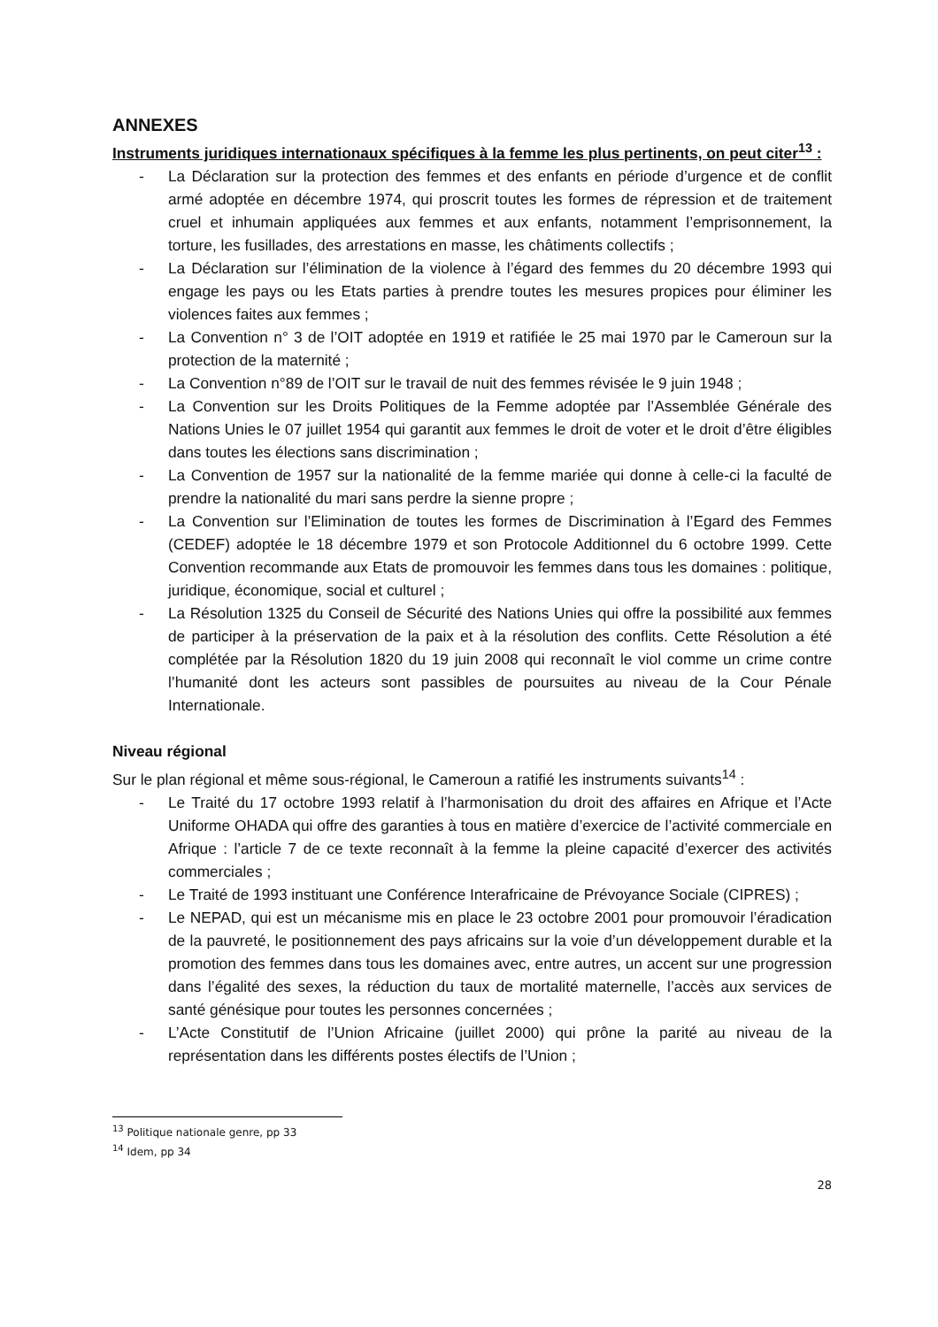ANNEXES
Instruments juridiques internationaux spécifiques à la femme les plus pertinents, on peut citer<sup>13</sup> :
- La Déclaration sur la protection des femmes et des enfants en période d’urgence et de conflit armé adoptée en décembre 1974, qui proscrit toutes les formes de répression et de traitement cruel et inhumain appliquées aux femmes et aux enfants, notamment l’emprisonnement, la torture, les fusillades, des arrestations en masse, les châtiments collectifs ;
- La Déclaration sur l’élimination de la violence à l’égard des femmes du 20 décembre 1993 qui engage les pays ou les Etats parties à prendre toutes les mesures propices pour éliminer les violences faites aux femmes ;
- La Convention n° 3 de l’OIT adoptée en 1919 et ratifiée le 25 mai 1970 par le Cameroun sur la protection de la maternité ;
- La Convention n°89 de l’OIT sur le travail de nuit des femmes révisée le 9 juin 1948 ;
- La Convention sur les Droits Politiques de la Femme adoptée par l’Assemblée Générale des Nations Unies le 07 juillet 1954 qui garantit aux femmes le droit de voter et le droit d’être éligibles dans toutes les élections sans discrimination ;
- La Convention de 1957 sur la nationalité de la femme mariée qui donne à celle-ci la faculté de prendre la nationalité du mari sans perdre la sienne propre ;
- La Convention sur l’Elimination de toutes les formes de Discrimination à l’Egard des Femmes (CEDEF) adoptée le 18 décembre 1979 et son Protocole Additionnel du 6 octobre 1999. Cette Convention recommande aux Etats de promouvoir les femmes dans tous les domaines : politique, juridique, économique, social et culturel ;
- La Résolution 1325 du Conseil de Sécurité des Nations Unies qui offre la possibilité aux femmes de participer à la préservation de la paix et à la résolution des conflits. Cette Résolution a été complétée par la Résolution 1820 du 19 juin 2008 qui reconnaît le viol comme un crime contre l’humanité dont les acteurs sont passibles de poursuites au niveau de la Cour Pénale Internationale.
Niveau régional
Sur le plan régional et même sous-régional, le Cameroun a ratifié les instruments suivants<sup>14</sup> :
- Le Traité du 17 octobre 1993 relatif à l’harmonisation du droit des affaires en Afrique et l’Acte Uniforme OHADA qui offre des garanties à tous en matière d’exercice de l’activité commerciale en Afrique : l’article 7 de ce texte reconnaît à la femme la pleine capacité d’exercer des activités commerciales ;
- Le Traité de 1993 instituant une Conférence Interafricaine de Prévoyance Sociale (CIPRES) ;
- Le NEPAD, qui est un mécanisme mis en place le 23 octobre 2001 pour promouvoir l’éradication de la pauvreté, le positionnement des pays africains sur la voie d’un développement durable et la promotion des femmes dans tous les domaines avec, entre autres, un accent sur une progression dans l’égalité des sexes, la réduction du taux de mortalité maternelle, l’accès aux services de santé génésique pour toutes les personnes concernées ;
- L’Acte Constitutif de l’Union Africaine (juillet 2000) qui prône la parité au niveau de la représentation dans les différents postes électifs de l’Union ;
<sup>13</sup> Politique nationale genre, pp 33
<sup>14</sup> Idem, pp 34
28